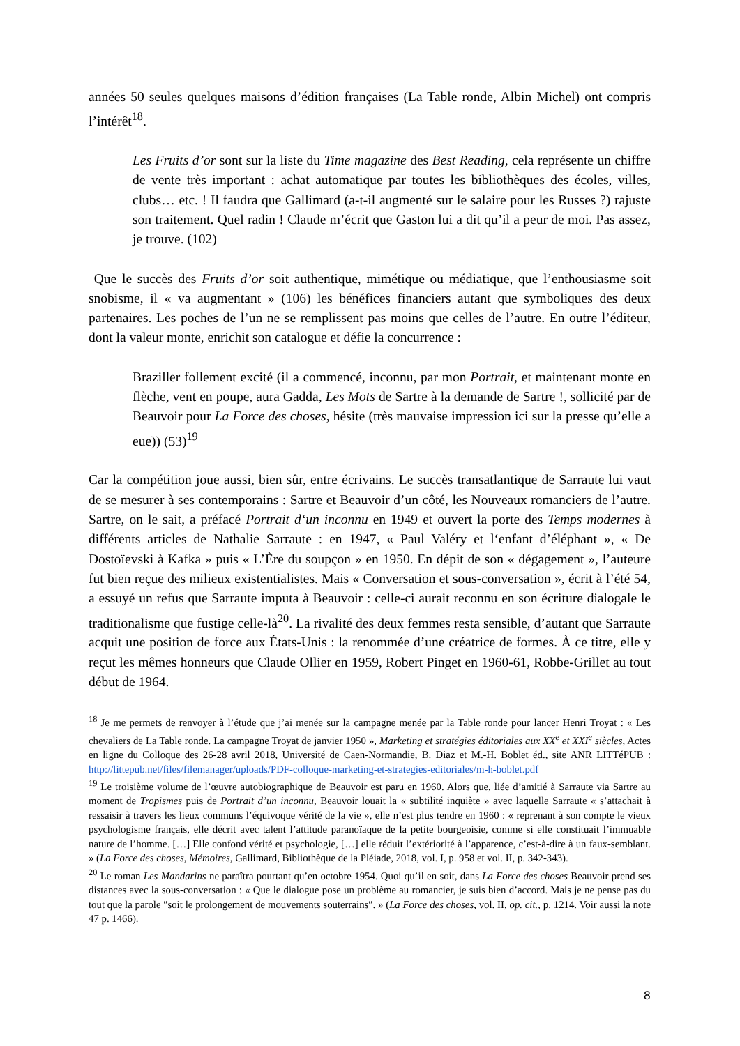années 50 seules quelques maisons d’édition françaises (La Table ronde, Albin Michel) ont compris l’intérêt<sup>18</sup>.
Les Fruits d’or sont sur la liste du Time magazine des Best Reading, cela représente un chiffre de vente très important : achat automatique par toutes les bibliothèques des écoles, villes, clubs… etc. ! Il faudra que Gallimard (a-t-il augmenté sur le salaire pour les Russes ?) rajuste son traitement. Quel radin ! Claude m’écrit que Gaston lui a dit qu’il a peur de moi. Pas assez, je trouve. (102)
Que le succès des Fruits d’or soit authentique, mimétique ou médiatique, que l’enthousiasme soit snobisme, il « va augmentant » (106) les bénéfices financiers autant que symboliques des deux partenaires. Les poches de l’un ne se remplissent pas moins que celles de l’autre. En outre l’éditeur, dont la valeur monte, enrichit son catalogue et défie la concurrence :
Braziller follement excité (il a commencé, inconnu, par mon Portrait, et maintenant monte en flèche, vent en poupe, aura Gadda, Les Mots de Sartre à la demande de Sartre !, sollicité par de Beauvoir pour La Force des choses, hésite (très mauvaise impression ici sur la presse qu’elle a eue)) (53)<sup>19</sup>
Car la compétition joue aussi, bien sûr, entre écrivains. Le succès transatlantique de Sarraute lui vaut de se mesurer à ses contemporains : Sartre et Beauvoir d’un côté, les Nouveaux romanciers de l’autre. Sartre, on le sait, a préfacé Portrait d‘un inconnu en 1949 et ouvert la porte des Temps modernes à différents articles de Nathalie Sarraute : en 1947, « Paul Valéry et l‘enfant d’éléphant », « De Dostoïevski à Kafka » puis « L’Ère du soupçon » en 1950. En dépit de son « dégagement », l’auteure fut bien reçue des milieux existentialistes. Mais « Conversation et sous-conversation », écrit à l’été 54, a essuyé un refus que Sarraute imputa à Beauvoir : celle-ci aurait reconnu en son écriture dialogale le traditionalisme que fustige celle-là<sup>20</sup>. La rivalité des deux femmes resta sensible, d’autant que Sarraute acquit une position de force aux États-Unis : la renommée d’une créatrice de formes. À ce titre, elle y reçut les mêmes honneurs que Claude Ollier en 1959, Robert Pinget en 1960-61, Robbe-Grillet au tout début de 1964.
<sup>18</sup> Je me permets de renvoyer à l’étude que j’ai menée sur la campagne menée par la Table ronde pour lancer Henri Troyat : « Les chevaliers de La Table ronde. La campagne Troyat de janvier 1950 », Marketing et stratégies éditoriales aux XX<sup>e</sup> et XXI<sup>e</sup> siècles, Actes en ligne du Colloque des 26-28 avril 2018, Université de Caen-Normandie, B. Diaz et M.-H. Boblet éd., site ANR LITTéPUB : http://littepub.net/files/filemanager/uploads/PDF-colloque-marketing-et-strategies-editoriales/m-h-boblet.pdf
<sup>19</sup> Le troisième volume de l’œuvre autobiographique de Beauvoir est paru en 1960. Alors que, liée d’amitié à Sarraute via Sartre au moment de Tropismes puis de Portrait d’un inconnu, Beauvoir louait la « subtilité inquiète » avec laquelle Sarraute « s’attachait à ressaisir à travers les lieux communs l’équivoque vérité de la vie », elle n’est plus tendre en 1960 : « reprenant à son compte le vieux psychologisme français, elle décrit avec talent l’attitude paranoïaque de la petite bourgeoisie, comme si elle constituait l’immuable nature de l’homme. […] Elle confond vérité et psychologie, […] elle réduit l’extériorité à l’apparence, c’est-à-dire à un faux-semblant. » (La Force des choses, Mémoires, Gallimard, Bibliothèque de la Pléiade, 2018, vol. I, p. 958 et vol. II, p. 342-343).
<sup>20</sup> Le roman Les Mandarins ne paraîtra pourtant qu’en octobre 1954. Quoi qu’il en soit, dans La Force des choses Beauvoir prend ses distances avec la sous-conversation : « Que le dialogue pose un problème au romancier, je suis bien d’accord. Mais je ne pense pas du tout que la parole ″soit le prolongement de mouvements souterrains″. » (La Force des choses, vol. II, op. cit., p. 1214. Voir aussi la note 47 p. 1466).
8